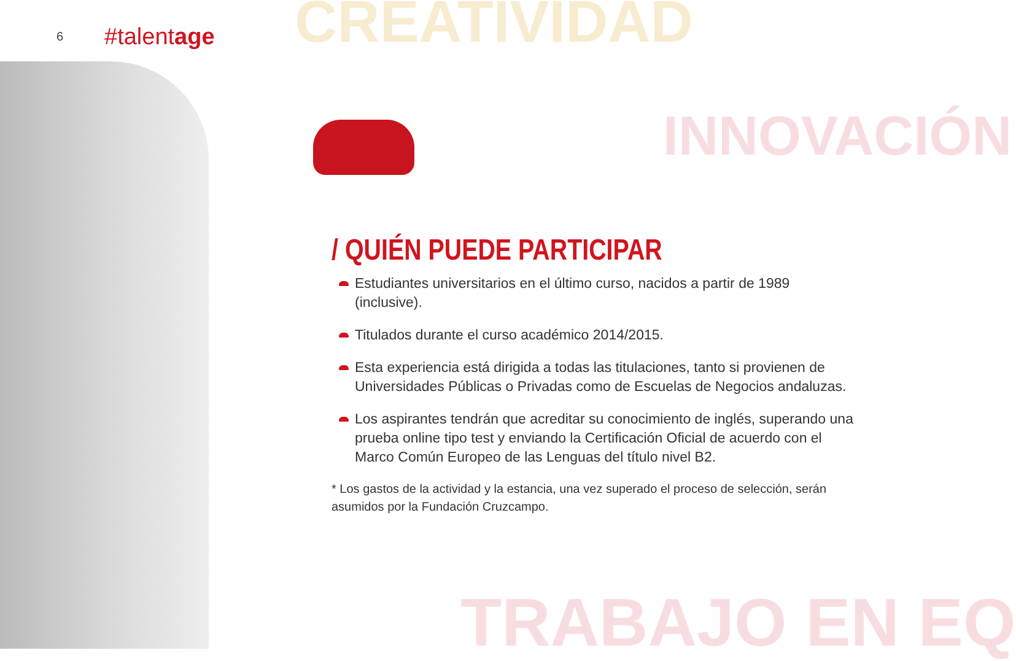CREATIVIDAD
INNOVACIÓN
TRABAJO EN EQ
6 #talentage
/ QUIÉN PUEDE PARTICIPAR
Estudiantes universitarios en el último curso, nacidos a partir de 1989 (inclusive).
Titulados durante el curso académico 2014/2015.
Esta experiencia está dirigida a todas las titulaciones, tanto si provienen de Universidades Públicas o Privadas como de Escuelas de Negocios andaluzas.
Los aspirantes tendrán que acreditar su conocimiento de inglés, superando una prueba online tipo test y enviando la Certificación Oficial de acuerdo con el Marco Común Europeo de las Lenguas del título nivel B2.
* Los gastos de la actividad y la estancia, una vez superado el proceso de selección, serán asumidos por la Fundación Cruzcampo.